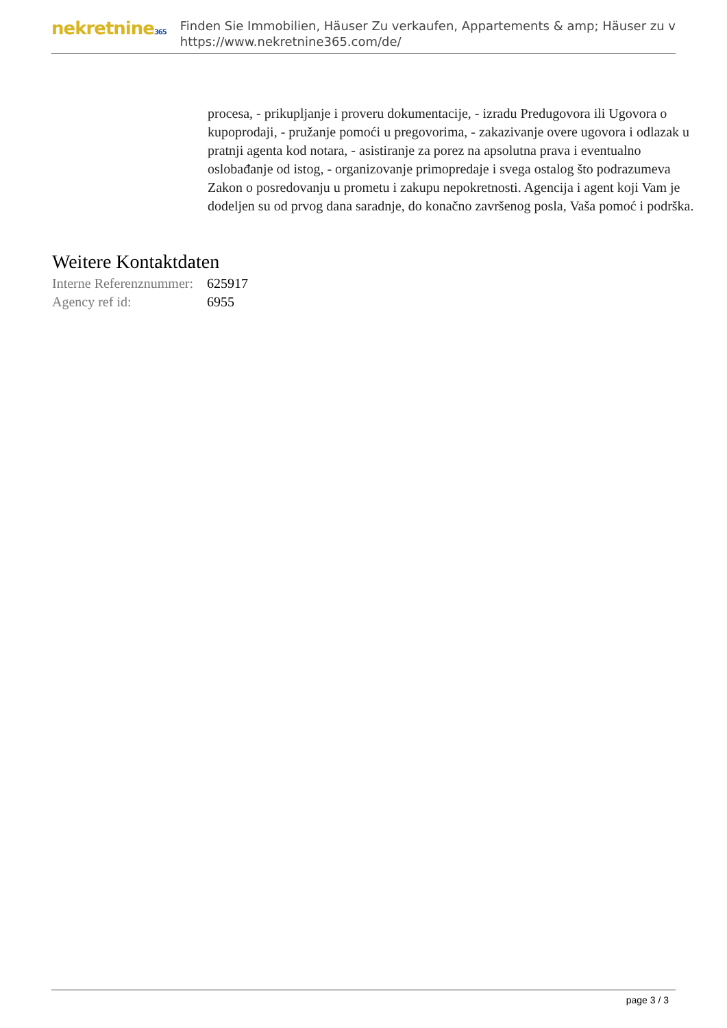nekretnine365
Finden Sie Immobilien, Häuser Zu verkaufen, Appartements & amp; Häuser zu v
https://www.nekretnine365.com/de/
procesa, - prikupljanje i proveru dokumentacije, - izradu Predugovora ili Ugovora o kupoprodaji, - pružanje pomoći u pregovorima, - zakazivanje overe ugovora i odlazak u pratnji agenta kod notara, - asistiranje za porez na apsolutna prava i eventualno oslobađanje od istog, - organizovanje primopredaje i svega ostalog što podrazumeva Zakon o posredovanju u prometu i zakupu nepokretnosti. Agencija i agent koji Vam je dodeljen su od prvog dana saradnje, do konačno završenog posla, Vaša pomoć i podrška.
Weitere Kontaktdaten
| Interne Referenznummer: | 625917 |
| Agency ref id: | 6955 |
page 3 / 3